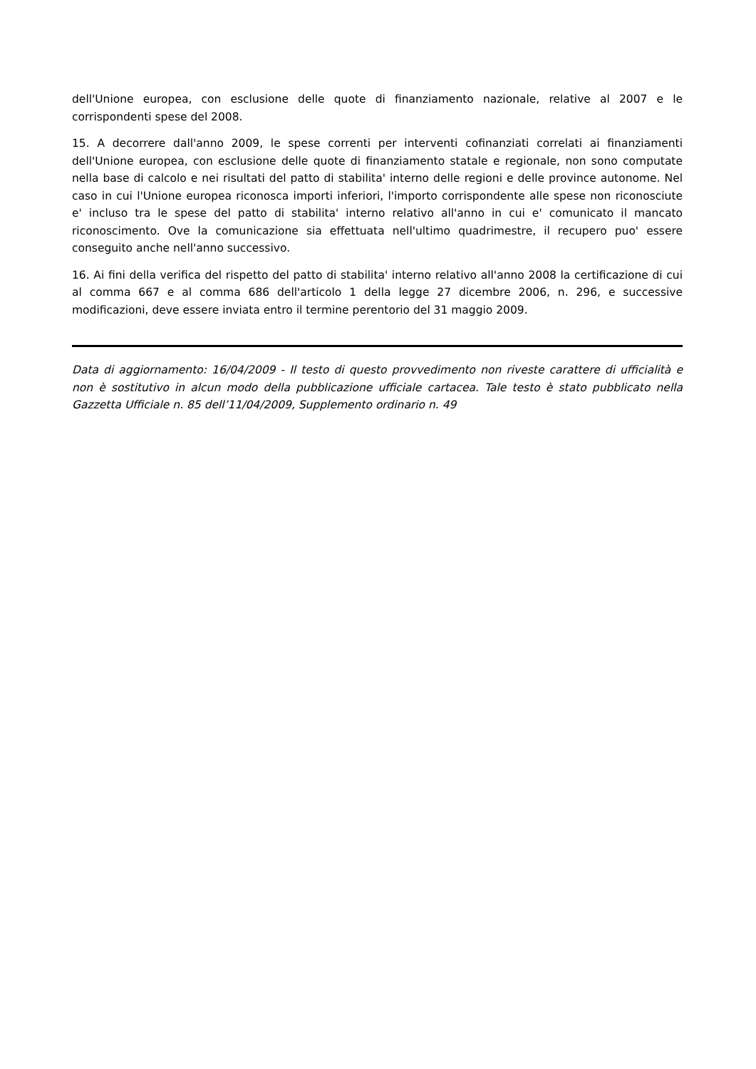dell'Unione europea, con esclusione delle quote di finanziamento nazionale, relative al 2007 e le corrispondenti spese del 2008.
15. A decorrere dall'anno 2009, le spese correnti per interventi cofinanziati correlati ai finanziamenti dell'Unione europea, con esclusione delle quote di finanziamento statale e regionale, non sono computate nella base di calcolo e nei risultati del patto di stabilita' interno delle regioni e delle province autonome. Nel caso in cui l'Unione europea riconosca importi inferiori, l'importo corrispondente alle spese non riconosciute e' incluso tra le spese del patto di stabilita' interno relativo all'anno in cui e' comunicato il mancato riconoscimento. Ove la comunicazione sia effettuata nell'ultimo quadrimestre, il recupero puo' essere conseguito anche nell'anno successivo.
16. Ai fini della verifica del rispetto del patto di stabilita' interno relativo all'anno 2008 la certificazione di cui al comma 667 e al comma 686 dell'articolo 1 della legge 27 dicembre 2006, n. 296, e successive modificazioni, deve essere inviata entro il termine perentorio del 31 maggio 2009.
Data di aggiornamento: 16/04/2009 - Il testo di questo provvedimento non riveste carattere di ufficialità e non è sostitutivo in alcun modo della pubblicazione ufficiale cartacea. Tale testo è stato pubblicato nella Gazzetta Ufficiale n. 85 dell’11/04/2009, Supplemento ordinario n. 49